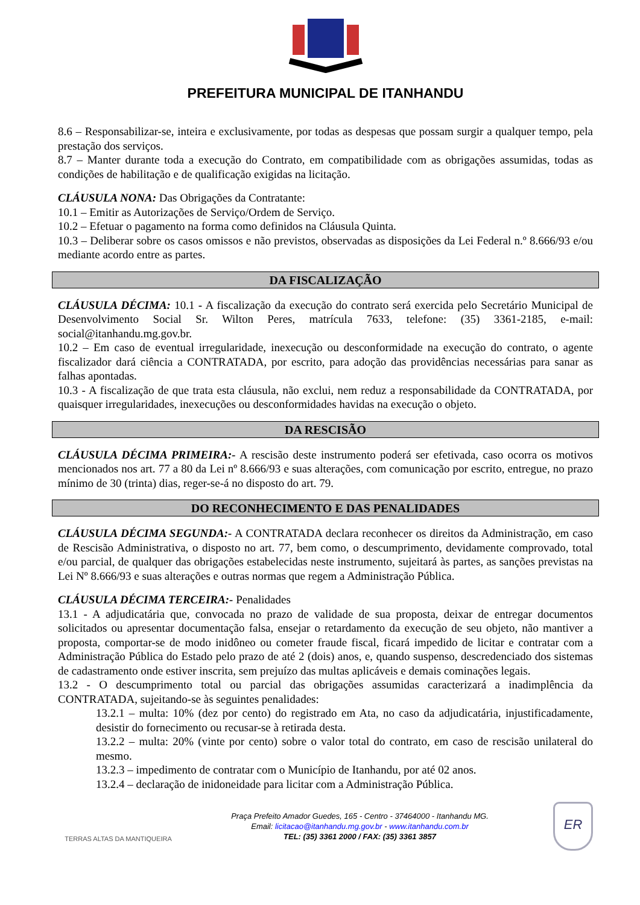PREFEITURA MUNICIPAL DE ITANHANDU
8.6 – Responsabilizar-se, inteira e exclusivamente, por todas as despesas que possam surgir a qualquer tempo, pela prestação dos serviços.
8.7 – Manter durante toda a execução do Contrato, em compatibilidade com as obrigações assumidas, todas as condições de habilitação e de qualificação exigidas na licitação.
CLÁUSULA NONA: Das Obrigações da Contratante:
10.1 – Emitir as Autorizações de Serviço/Ordem de Serviço.
10.2 – Efetuar o pagamento na forma como definidos na Cláusula Quinta.
10.3 – Deliberar sobre os casos omissos e não previstos, observadas as disposições da Lei Federal n.º 8.666/93 e/ou mediante acordo entre as partes.
DA FISCALIZAÇÃO
CLÁUSULA DÉCIMA: 10.1 - A fiscalização da execução do contrato será exercida pelo Secretário Municipal de Desenvolvimento Social Sr. Wilton Peres, matrícula 7633, telefone: (35) 3361-2185, e-mail: social@itanhandu.mg.gov.br.
10.2 – Em caso de eventual irregularidade, inexecução ou desconformidade na execução do contrato, o agente fiscalizador dará ciência a CONTRATADA, por escrito, para adoção das providências necessárias para sanar as falhas apontadas.
10.3 - A fiscalização de que trata esta cláusula, não exclui, nem reduz a responsabilidade da CONTRATADA, por quaisquer irregularidades, inexecuções ou desconformidades havidas na execução o objeto.
DA RESCISÃO
CLÁUSULA DÉCIMA PRIMEIRA:- A rescisão deste instrumento poderá ser efetivada, caso ocorra os motivos mencionados nos art. 77 a 80 da Lei nº 8.666/93 e suas alterações, com comunicação por escrito, entregue, no prazo mínimo de 30 (trinta) dias, reger-se-á no disposto do art. 79.
DO RECONHECIMENTO E DAS PENALIDADES
CLÁUSULA DÉCIMA SEGUNDA:- A CONTRATADA declara reconhecer os direitos da Administração, em caso de Rescisão Administrativa, o disposto no art. 77, bem como, o descumprimento, devidamente comprovado, total e/ou parcial, de qualquer das obrigações estabelecidas neste instrumento, sujeitará às partes, as sanções previstas na Lei Nº 8.666/93 e suas alterações e outras normas que regem a Administração Pública.
CLÁUSULA DÉCIMA TERCEIRA:- Penalidades
13.1 - A adjudicatária que, convocada no prazo de validade de sua proposta, deixar de entregar documentos solicitados ou apresentar documentação falsa, ensejar o retardamento da execução de seu objeto, não mantiver a proposta, comportar-se de modo inidôneo ou cometer fraude fiscal, ficará impedido de licitar e contratar com a Administração Pública do Estado pelo prazo de até 2 (dois) anos, e, quando suspenso, descredenciado dos sistemas de cadastramento onde estiver inscrita, sem prejuízo das multas aplicáveis e demais cominações legais.
13.2 - O descumprimento total ou parcial das obrigações assumidas caracterizará a inadimplência da CONTRATADA, sujeitando-se às seguintes penalidades:
13.2.1 – multa: 10% (dez por cento) do registrado em Ata, no caso da adjudicatária, injustificadamente, desistir do fornecimento ou recusar-se à retirada desta.
13.2.2 – multa: 20% (vinte por cento) sobre o valor total do contrato, em caso de rescisão unilateral do mesmo.
13.2.3 – impedimento de contratar com o Município de Itanhandu, por até 02 anos.
13.2.4 – declaração de inidoneidade para licitar com a Administração Pública.
TERRAS ALTAS DA MANTIQUEIRA
Praça Prefeito Amador Guedes, 165 - Centro - 37464000 - Itanhandu MG.
Email: licitacao@itanhandu.mg.gov.br - www.itanhandu.com.br
TEL: (35) 3361 2000 / FAX: (35) 3361 3857
ER